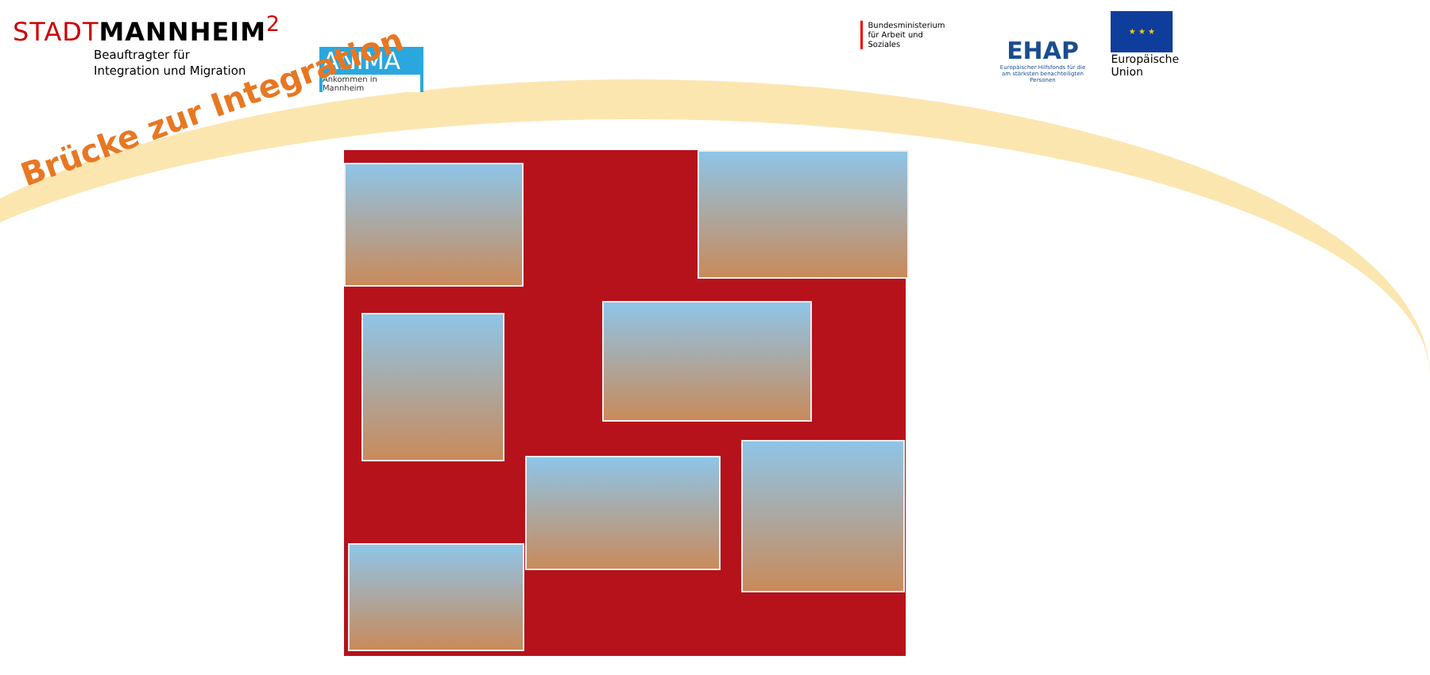STADTMANNHEIM<sup>2</sup>
Beauftragter für
Integration und Migration
ANIMA
Ankommen in Mannheim
Bundesministerium
für Arbeit und Soziales
EHAP
Europäischer Hilfsfonds für die
am stärksten benachteiligten Personen
★ ★ ★
Europäische
Union
Brücke zur Integration